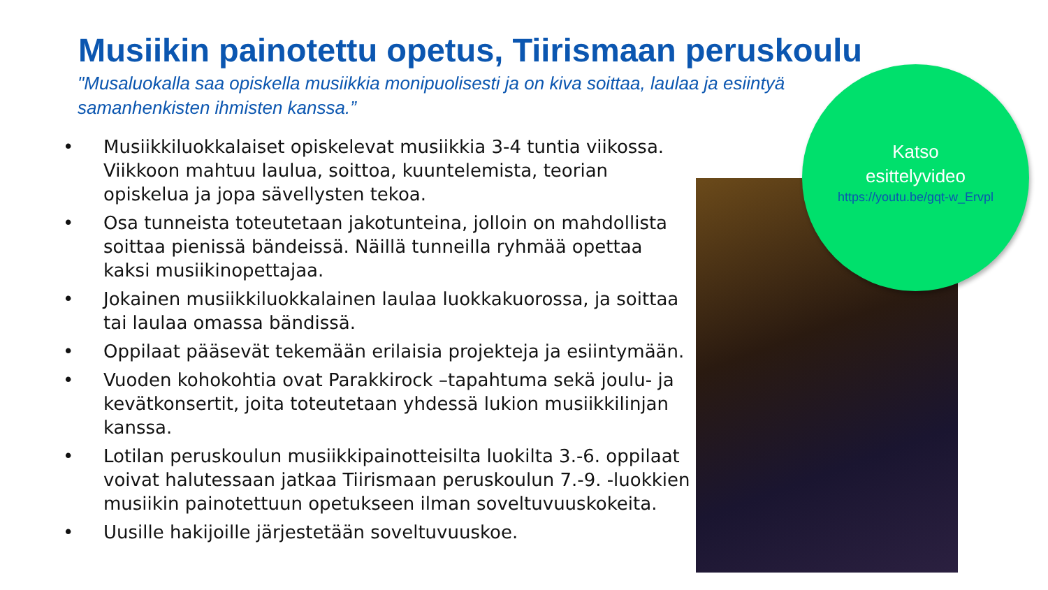Musiikin painotettu opetus, Tiirismaan peruskoulu
"Musaluokalla saa opiskella musiikkia monipuolisesti ja on kiva soittaa, laulaa ja esiintyä samanhenkisten ihmisten kanssa.”
• Musiikkiluokkalaiset opiskelevat musiikkia 3-4 tuntia viikossa. Viikkoon mahtuu laulua, soittoa, kuuntelemista, teorian opiskelua ja jopa sävellysten tekoa.
• Osa tunneista toteutetaan jakotunteina, jolloin on mahdollista soittaa pienissä bändeissä. Näillä tunneilla ryhmää opettaa kaksi musiikinopettajaa.
• Jokainen musiikkiluokkalainen laulaa luokkakuorossa, ja soittaa tai laulaa omassa bändissä.
• Oppilaat pääsevät tekemään erilaisia projekteja ja esiintymään.
• Vuoden kohokohtia ovat Parakkirock –tapahtuma sekä joulu- ja kevätkonsertit, joita toteutetaan yhdessä lukion musiikkilinjan kanssa.
• Lotilan peruskoulun musiikkipainotteisilta luokilta 3.-6. oppilaat voivat halutessaan jatkaa Tiirismaan peruskoulun 7.-9. -luokkien musiikin painotettuun opetukseen ilman soveltuvuuskokeita.
• Uusille hakijoille järjestetään soveltuvuuskoe.
Katso
esittelyvideo
https://youtu.be/gqt-w_Ervpl